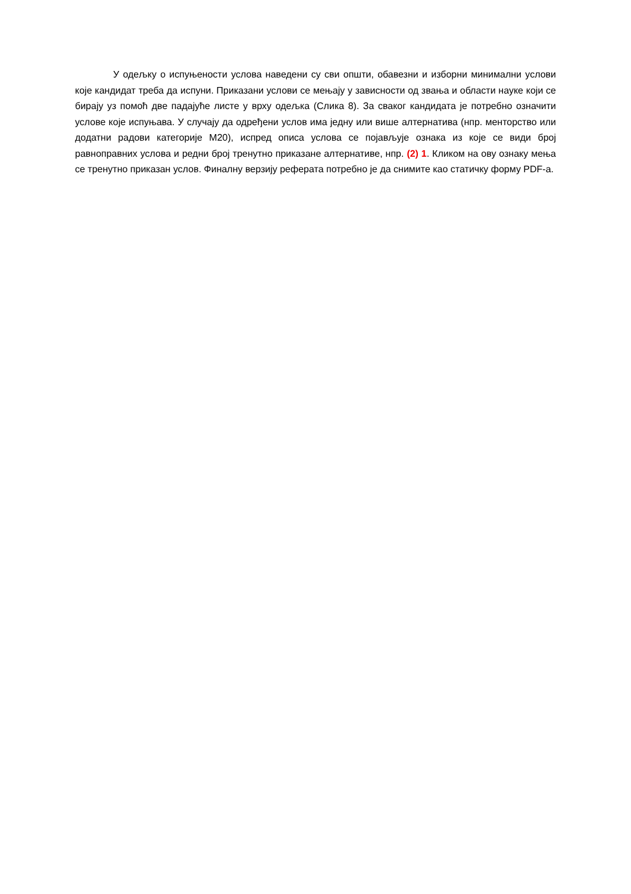У одељку о испуњености услова наведени су сви општи, обавезни и изборни минимални услови које кандидат треба да испуни. Приказани услови се мењају у зависности од звања и области науке који се бирају уз помоћ две падајуће листе у врху одељка (Слика 8). За сваког кандидата је потребно означити услове које испуњава. У случају да одређени услов има једну или више алтернатива (нпр. менторство или додатни радови категорије М20), испред описа услова се појављује ознака из које се види број равноправних услова и редни број тренутно приказане алтернативе, нпр. (2) 1. Кликом на ову ознаку мења се тренутно приказан услов. Финалну верзију реферата потребно је да снимите као статичку форму PDF-а.